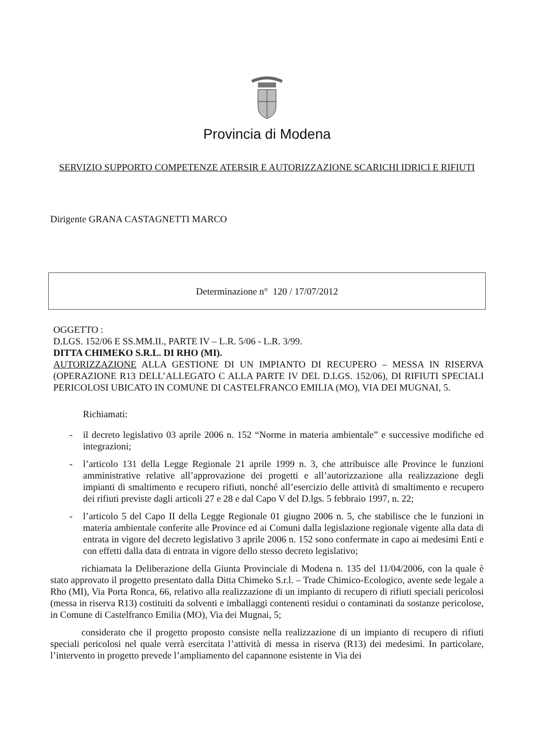Provincia di Modena
SERVIZIO SUPPORTO COMPETENZE ATERSIR E AUTORIZZAZIONE SCARICHI IDRICI E RIFIUTI
Dirigente GRANA CASTAGNETTI MARCO
Determinazione n° 120 / 17/07/2012
OGGETTO :
D.LGS. 152/06 E SS.MM.II., PARTE IV – L.R. 5/06 - L.R. 3/99.
DITTA CHIMEKO S.R.L. DI RHO (MI).
AUTORIZZAZIONE ALLA GESTIONE DI UN IMPIANTO DI RECUPERO – MESSA IN RISERVA (OPERAZIONE R13 DELL’ALLEGATO C ALLA PARTE IV DEL D.LGS. 152/06), DI RIFIUTI SPECIALI PERICOLOSI UBICATO IN COMUNE DI CASTELFRANCO EMILIA (MO), VIA DEI MUGNAI, 5.
Richiamati:
- il decreto legislativo 03 aprile 2006 n. 152 “Norme in materia ambientale” e successive modifiche ed integrazioni;
- l’articolo 131 della Legge Regionale 21 aprile 1999 n. 3, che attribuisce alle Province le funzioni amministrative relative all’approvazione dei progetti e all’autorizzazione alla realizzazione degli impianti di smaltimento e recupero rifiuti, nonché all’esercizio delle attività di smaltimento e recupero dei rifiuti previste dagli articoli 27 e 28 e dal Capo V del D.lgs. 5 febbraio 1997, n. 22;
- l’articolo 5 del Capo II della Legge Regionale 01 giugno 2006 n. 5, che stabilisce che le funzioni in materia ambientale conferite alle Province ed ai Comuni dalla legislazione regionale vigente alla data di entrata in vigore del decreto legislativo 3 aprile 2006 n. 152 sono confermate in capo ai medesimi Enti e con effetti dalla data di entrata in vigore dello stesso decreto legislativo;
richiamata la Deliberazione della Giunta Provinciale di Modena n. 135 del 11/04/2006, con la quale è stato approvato il progetto presentato dalla Ditta Chimeko S.r.l. – Trade Chimico-Ecologico, avente sede legale a Rho (MI), Via Porta Ronca, 66, relativo alla realizzazione di un impianto di recupero di rifiuti speciali pericolosi (messa in riserva R13) costituiti da solventi e imballaggi contenenti residui o contaminati da sostanze pericolose, in Comune di Castelfranco Emilia (MO), Via dei Mugnai, 5;
considerato che il progetto proposto consiste nella realizzazione di un impianto di recupero di rifiuti speciali pericolosi nel quale verrà esercitata l’attività di messa in riserva (R13) dei medesimi. In particolare, l’intervento in progetto prevede l’ampliamento del capannone esistente in Via dei